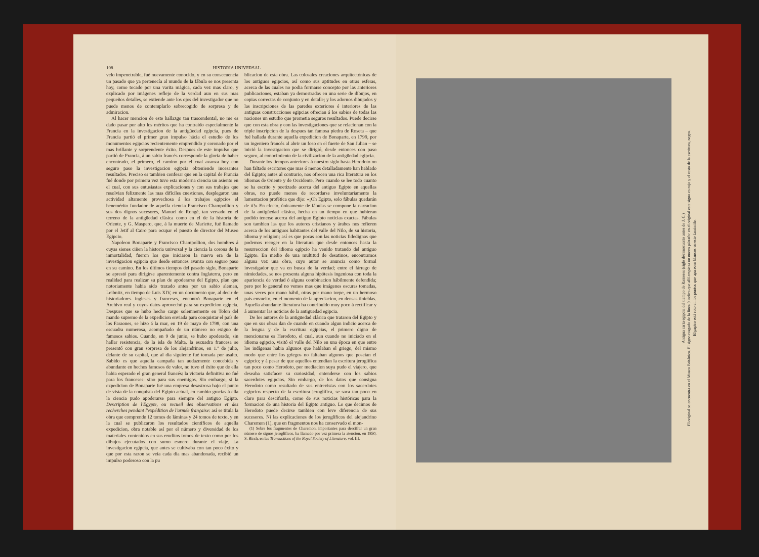108 HISTORIA UNIVERSAL
velo impenetrable, fué nuevamente conocido, y en su consecuencia un pasado que ya pertenecía al mundo de la fábula se nos presenta hoy, como tocado por una varita mágica, cada vez mas claro, y explicado por imágenes reflejo de la verdad aun en sus mas pequeños detalles, se extiende ante los ojos del investigador que no puede menos de contemplarlo sobrecogido de sorpresa y de admiracion.
Al hacer mencion de este hallazgo tan trascendental, no me es dado pasar por alto los méritos que ha contraido especialmente la Francia en la investigacion de la antigüedad egipcia, pues de Francia partió el primer gran impulso hácia el estudio de los monumentos egipcios recientemente emprendido y coronado por el mas brillante y sorprendente éxito. Despues de este impulso que partió de Francia, á un sabio francés corresponde la gloria de haber encontrado, el primero, el camino por el cual avanza hoy con seguro paso la investigacion egipcia obteniendo incesantes resultados. Preciso es tambien confesar que en la capital de Francia fué donde por primera vez tuvo esta moderna ciencia un asiento en el cual, con sus entusiastas explicaciones y con sus trabajos que resolvian felizmente las mas difíciles cuestiones, desplegaron una actividad altamente provechosa á los trabajos egipcios el benemérito fundador de aquella ciencia Francisco Champollion y sus dos dignos sucesores, Manuel de Rongé, tan versado en el terreno de la antigüedad clásica como en el de la historia de Oriente, y G. Maspero, que, á la muerte de Mariette, fué llamado por el Jetif al Cairo para ocupar el puesto de director del Museo Egipcio.
Napoleon Bonaparte y Francisco Champollion, dos hombres á cuyas sienes ciñen la historia universal y la ciencia la corona de la inmortalidad, fueron los que iniciaron la nueva era de la investigacion egipcia que desde entonces avanza con seguro paso en su camino. En los últimos tiempos del pasado siglo, Bonaparte se aprestó para dirigirse aparentemente contra Inglaterra, pero en realidad para realizar su plan de apoderarse del Egipto, plan que notoriamente habia sido trazado antes por un sabio aleman, Leibnitz, en tiempo de Luis XIV, en un documento que, al decir de historiadores ingleses y franceses, encontró Bonaparte en el Archivo real y cuyos datos aprovechó para su expedicion egipcia. Despues que se hubo hecho cargo solemnemente en Tolon del mando supremo de la expedicion enviada para conquistar el país de los Faraones, se hizo á la mar, en 19 de mayo de 1798, con una escuadra numerosa, acompañado de un número no exiguo de famosos sabios. Cuando, en 9 de junio, se hubo apoderado, sin hallar resistencia, de la isla de Malta, la escuadra francesa se presentó con gran sorpresa de los alejandrinos, en 1.º de julio, delante de su capital, que al dia siguiente fué tomada por asalto. Sabido es que aquella campaña tan audazmente concebida y abundante en hechos famosos de valor, no tuvo el éxito que de ella habia esperado el gran general francés: la victoria definitiva no fué para los franceses: sino para sus enemigos. Sin embargo, si la expedicion de Bonaparte fué una empresa desastrosa bajo el punto de vista de la conquista del Egipto actual, en cambio gracias á ella la ciencia pudo apoderarse para siempre del antiguo Egipto. Description de l'Egypte, ou recueil des observations et des recherches pendant l'expédition de l'armée française: así se titula la obra que comprende 12 tomos de láminas y 24 tomos de texto, y en la cual se publicaron los resultados científicos de aquella expedicion, obra notable así por el número y diversidad de los materiales contenidos en sus eruditos tomos de texto como por los dibujos ejecutados con sumo esmero durante el viaje. La investigacion egipcia, que antes se cultivaba con tan poco éxito y que por esta razon se veía cada dia mas abandonada, recibió un impulso poderoso con la pu
blicacion de esta obra. Las colosales creaciones arquitectónicas de los antiguos egipcios, así como sus aptitudes en otras esferas, acerca de las cuales no podia formarse concepto por las anteriores publicaciones, estaban ya demostradas en una serie de dibujos, en copias correctas de conjunto y en detalle; y los adornos dibujados y las inscripciones de las paredes exteriores é interiores de las antiguas construcciones egipcias ofrecian á los sabios de todas las naciones un estudio que prometia seguros resultados. Puede decirse que con esta obra y con las investigaciones que se relacionan con la triple inscripcion de la despues tan famosa piedra de Roseta – que fué hallada durante aquella expedicion de Bonaparte, en 1799, por un ingeniero francés al abrir un foso en el fuerte de San Julian – se inició la investigacion que se dirigió, desde entonces con paso seguro, al conocimiento de la civilizacion de la antigüedad egipcia.
Durante los tiempos anteriores á nuestro siglo hasta Herodoto no han faltado escritores que mas ó menos detalladamente han hablado del Egipto; antes al contrario, nos ofrecen una rica literatura en los idiomas de Oriente y de Occidente. Pero cuando se lee todo cuanto se ha escrito y poetizado acerca del antiguo Egipto en aquellas obras, no puede menos de recordarse involuntariamente la lamentacion profética que dijo: «¡Oh Egipto, solo fábulas quedarán de tí!» En efecto, únicamente de fábulas se compone la narracion de la antigüedad clásica, hecha en un tiempo en que hubieran podido tenerse acerca del antiguo Egipto noticias exactas. Fábulas son tambien las que los autores cristianos y árabes nos refieren acerca de los antiguos habitantes del valle del Nilo, de su historia, idioma y religion; así es que pocas son las noticias fidedignas que podemos recoger en la literatura que desde entonces hasta la resurreccion del idioma egipcio ha venido tratando del antiguo Egipto. En medio de una multitud de desatinos, encontramos alguna vez una obra, cuyo autor se anuncia como formal investigador que va en busca de la verdad; entre el fárrago de nimiedades, se nos presenta alguna hipótesis ingeniosa con toda la apariencia de verdad ó alguna combinacion hábilmente defendida; pero por lo general no vemos mas que imágenes oscuras tomadas, unas veces por mano hábil, otras por mano torpe, en un hermoso país envuelto, en el momento de la apreciacion, en densas tinieblas. Aquella abundante literatura ha contribuido muy poco á rectificar y á aumentar las noticias de la antigüedad egipcia.
De los autores de la antigüedad clásica que trataron del Egipto y que en sus obras dan de cuando en cuando algun indicio acerca de la lengua y de la escritura egipcias, el primero digno de mencionarse es Herodoto, el cual, aun cuando no iniciado en el idioma egipcio, visitó el valle del Nilo en una época en que entre los indígenas habia algunos que hablaban el griego, del mismo modo que entre los griegos no faltaban algunos que poseían el egipcio; y á pesar de que aquellos entendian la escritura jeroglífica tan poco como Herodoto, por mediacion suya pudo el viajero, que deseaba satisfacer su curiosidad, entenderse con los sabios sacerdotes egipcios. Sin embargo, de los datos que consigna Herodoto como resultado de sus entrevistas con los sacerdotes egipcios respecto de la escritura jeroglífica, se saca tan poco en claro para descifrarla, como de sus noticias históricas para la formacion de una historia del Egipto antiguo. Lo que decimos de Herodoto puede decirse tambien con leve diferencia de sus sucesores. Ni las explicaciones de los jeroglíficos del alejandrino Charemon (1), que en fragmentos nos ha conservado el mon-
(1) Sobre los fragmentos de Charemon, importantes para descifrar un gran número de signos jeroglíficos, ha llamado por vez primera la atencion, en 1850, S. Birch, en las Transactions of the Royal Society of Literature, vol. III.
Antigua carta egipcia del tiempo de Rameses (siglo décimocuarto antes de J. C.)
El original se encuentra en el Museo Británico. El signo rasgado de la línea 9 indica que allí empieza un nuevo párrafo: en el original este signo es rojo y el resto de la escritura, negro.
El papiro está roto en los puntos que aparecen blancos en este facsímile.